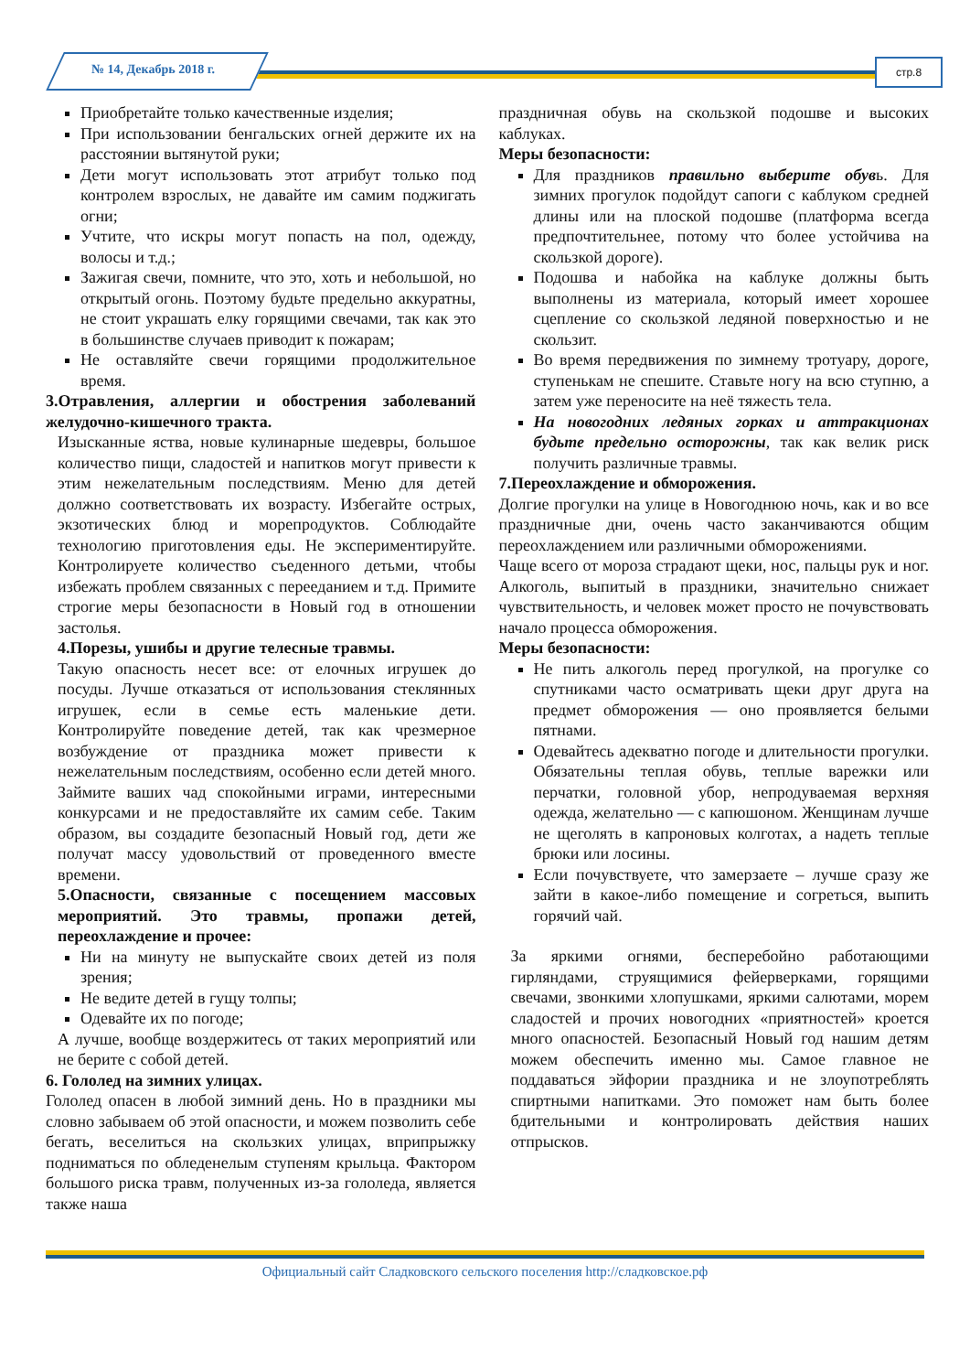№ 14, Декабрь 2018 г. стр.8
Приобретайте только качественные изделия;
При использовании бенгальских огней держите их на расстоянии вытянутой руки;
Дети могут использовать этот атрибут только под контролем взрослых, не давайте им самим поджигать огни;
Учтите, что искры могут попасть на пол, одежду, волосы и т.д.;
Зажигая свечи, помните, что это, хоть и небольшой, но открытый огонь. Поэтому будьте предельно аккуратны, не стоит украшать елку горящими свечами, так как это в большинстве случаев приводит к пожарам;
Не оставляйте свечи горящими продолжительное время.
3.Отравления, аллергии и обострения заболеваний желудочно-кишечного тракта.
Изысканные яства, новые кулинарные шедевры, большое количество пищи, сладостей и напитков могут привести к этим нежелательным последствиям. Меню для детей должно соответствовать их возрасту. Избегайте острых, экзотических блюд и морепродуктов. Соблюдайте технологию приготовления еды. Не экспериментируйте. Контролируете количество съеденного детьми, чтобы избежать проблем связанных с перееданием и т.д. Примите строгие меры безопасности в Новый год в отношении застолья.
4.Порезы, ушибы и другие телесные травмы.
Такую опасность несет все: от елочных игрушек до посуды. Лучше отказаться от использования стеклянных игрушек, если в семье есть маленькие дети. Контролируйте поведение детей, так как чрезмерное возбуждение от праздника может привести к нежелательным последствиям, особенно если детей много. Займите ваших чад спокойными играми, интересными конкурсами и не предоставляйте их самим себе. Таким образом, вы создадите безопасный Новый год, дети же получат массу удовольствий от проведенного вместе времени.
5.Опасности, связанные с посещением массовых мероприятий. Это травмы, пропажи детей, переохлаждение и прочее:
Ни на минуту не выпускайте своих детей из поля зрения;
Не ведите детей в гущу толпы;
Одевайте их по погоде;
А лучше, вообще воздержитесь от таких мероприятий или не берите с собой детей.
6. Гололед на зимних улицах.
Гололед опасен в любой зимний день. Но в праздники мы словно забываем об этой опасности, и можем позволить себе бегать, веселиться на скользких улицах, вприпрыжку подниматься по обледенелым ступеням крыльца. Фактором большого риска травм, полученных из-за гололеда, является также наша
праздничная обувь на скользкой подошве и высоких каблуках.
Меры безопасности:
Для праздников правильно выберите обувь. Для зимних прогулок подойдут сапоги с каблуком средней длины или на плоской подошве (платформа всегда предпочтительнее, потому что более устойчива на скользкой дороге).
Подошва и набойка на каблуке должны быть выполнены из материала, который имеет хорошее сцепление со скользкой ледяной поверхностью и не скользит.
Во время передвижения по зимнему тротуару, дороге, ступенькам не спешите. Ставьте ногу на всю ступню, а затем уже переносите на неё тяжесть тела.
На новогодних ледяных горках и аттракционах будьте предельно осторожны, так как велик риск получить различные травмы.
7.Переохлаждение и обморожения.
Долгие прогулки на улице в Новогоднюю ночь, как и во все праздничные дни, очень часто заканчиваются общим переохлаждением или различными обморожениями.
Чаще всего от мороза страдают щеки, нос, пальцы рук и ног. Алкоголь, выпитый в праздники, значительно снижает чувствительность, и человек может просто не почувствовать начало процесса обморожения.
Меры безопасности:
Не пить алкоголь перед прогулкой, на прогулке со спутниками часто осматривать щеки друг друга на предмет обморожения — оно проявляется белыми пятнами.
Одевайтесь адекватно погоде и длительности прогулки. Обязательны теплая обувь, теплые варежки или перчатки, головной убор, непродуваемая верхняя одежда, желательно — с капюшоном. Женщинам лучше не щеголять в капроновых колготах, а надеть теплые брюки или лосины.
Если почувствуете, что замерзаете – лучше сразу же зайти в какое-либо помещение и согреться, выпить горячий чай.
За яркими огнями, бесперебойно работающими гирляндами, струящимися фейерверками, горящими свечами, звонкими хлопушками, яркими салютами, морем сладостей и прочих новогодних «приятностей» кроется много опасностей. Безопасный Новый год нашим детям можем обеспечить именно мы. Самое главное не поддаваться эйфории праздника и не злоупотреблять спиртными напитками. Это поможет нам быть более бдительными и контролировать действия наших отпрысков.
Официальный сайт Сладковского сельского поселения http://сладковское.рф